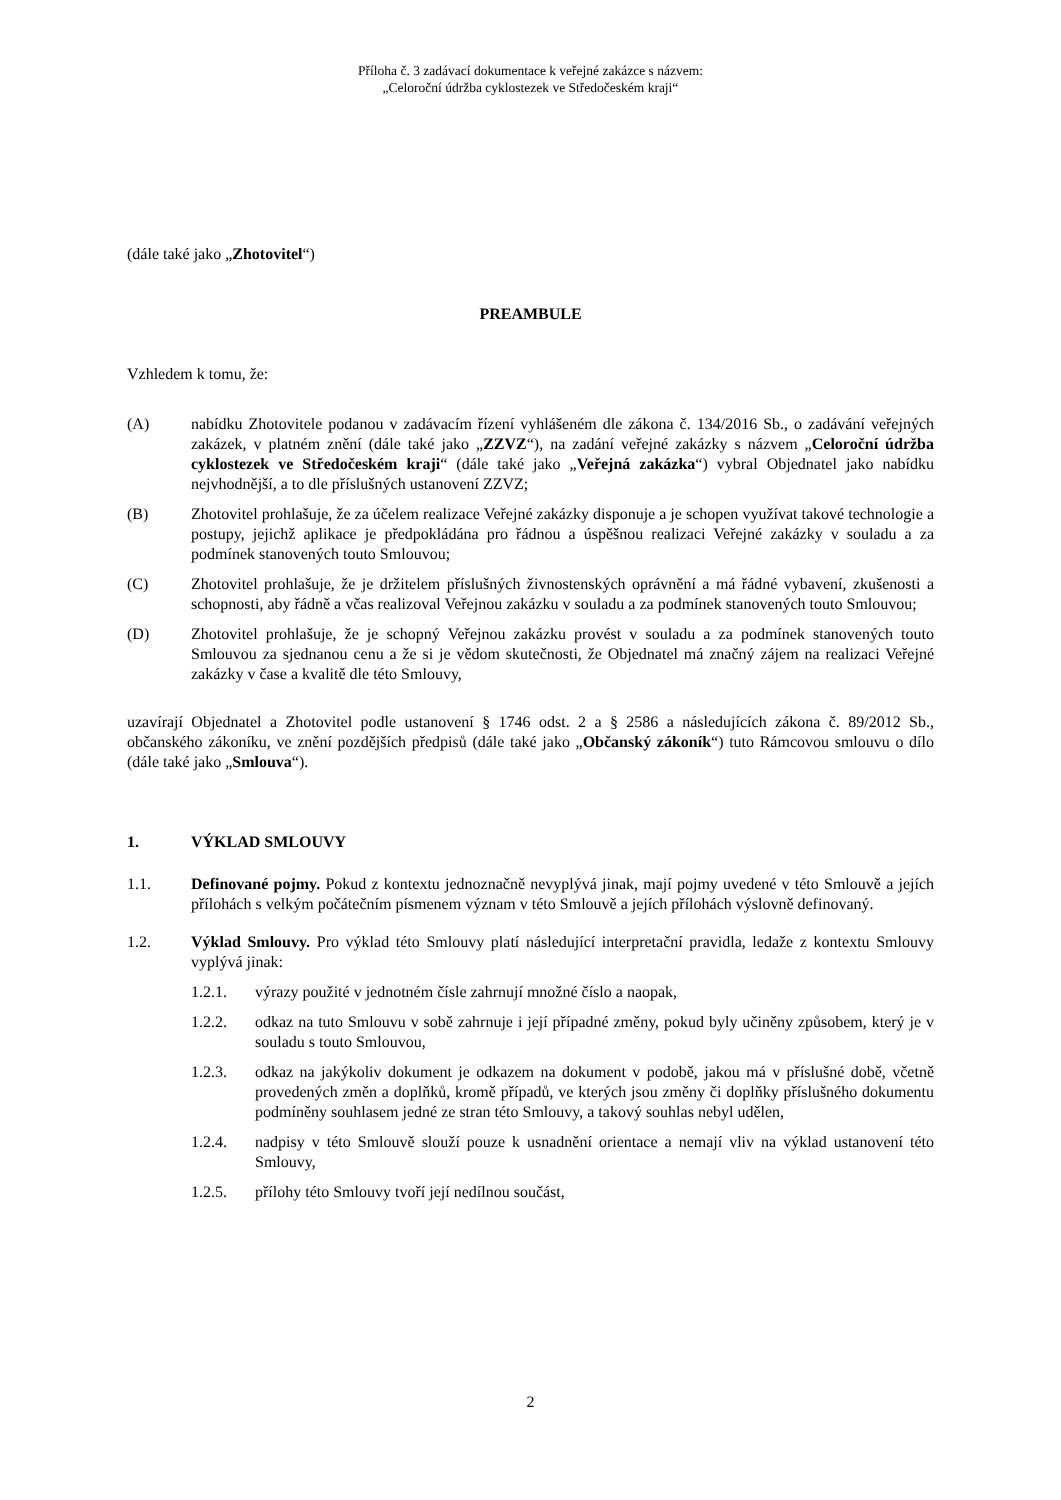Příloha č. 3 zadávací dokumentace k veřejné zakázce s názvem:
„Celoroční údržba cyklostezek ve Středočeském kraji“
(dále také jako „Zhotovitel“)
PREAMBULE
Vzhledem k tomu, že:
(A) nabídku Zhotovitele podanou v zadávacím řízení vyhlášeném dle zákona č. 134/2016 Sb., o zadávání veřejných zakázek, v platném znění (dále také jako „ZZVZ“), na zadání veřejné zakázky s názvem „Celoroční údržba cyklostezek ve Středočeském kraji“ (dále také jako „Veřejná zakázka“) vybral Objednatel jako nabídku nejvhodnější, a to dle příslušných ustanovení ZZVZ;
(B) Zhotovitel prohlašuje, že za účelem realizace Veřejné zakázky disponuje a je schopen využívat takové technologie a postupy, jejichž aplikace je předpokládána pro řádnou a úspěšnou realizaci Veřejné zakázky v souladu a za podmínek stanovených touto Smlouvou;
(C) Zhotovitel prohlašuje, že je držitelem příslušných živnostenských oprávnění a má řádné vybavení, zkušenosti a schopnosti, aby řádně a včas realizoval Veřejnou zakázku v souladu a za podmínek stanovených touto Smlouvou;
(D) Zhotovitel prohlašuje, že je schopný Veřejnou zakázku provést v souladu a za podmínek stanovených touto Smlouvou za sjednanou cenu a že si je vědom skutečnosti, že Objednatel má značný zájem na realizaci Veřejné zakázky v čase a kvalitě dle této Smlouvy,
uzavírají Objednatel a Zhotovitel podle ustanovení § 1746 odst. 2 a § 2586 a následujících zákona č. 89/2012 Sb., občanského zákoníku, ve znění pozdějších předpisů (dále také jako „Občanský zákoník“) tuto Rámcovou smlouvu o dílo (dále také jako „Smlouva“).
1. VÝKLAD SMLOUVY
1.1. Definované pojmy. Pokud z kontextu jednoznačně nevyplývá jinak, mají pojmy uvedené v této Smlouvě a jejích přílohách s velkým počátečním písmenem význam v této Smlouvě a jejích přílohách výslovně definovaný.
1.2. Výklad Smlouvy. Pro výklad této Smlouvy platí následující interpretační pravidla, ledaže z kontextu Smlouvy vyplývá jinak:
1.2.1. výrazy použité v jednotném čísle zahrnují množné číslo a naopak,
1.2.2. odkaz na tuto Smlouvu v sobě zahrnuje i její případné změny, pokud byly učiněny způsobem, který je v souladu s touto Smlouvou,
1.2.3. odkaz na jakýkoliv dokument je odkazem na dokument v podobě, jakou má v příslušné době, včetně provedených změn a doplňků, kromě případů, ve kterých jsou změny či doplňky příslušného dokumentu podmíněny souhlasem jedné ze stran této Smlouvy, a takový souhlas nebyl udělen,
1.2.4. nadpisy v této Smlouvě slouží pouze k usnadnění orientace a nemají vliv na výklad ustanovení této Smlouvy,
1.2.5. přílohy této Smlouvy tvoří její nedílnou součást,
2